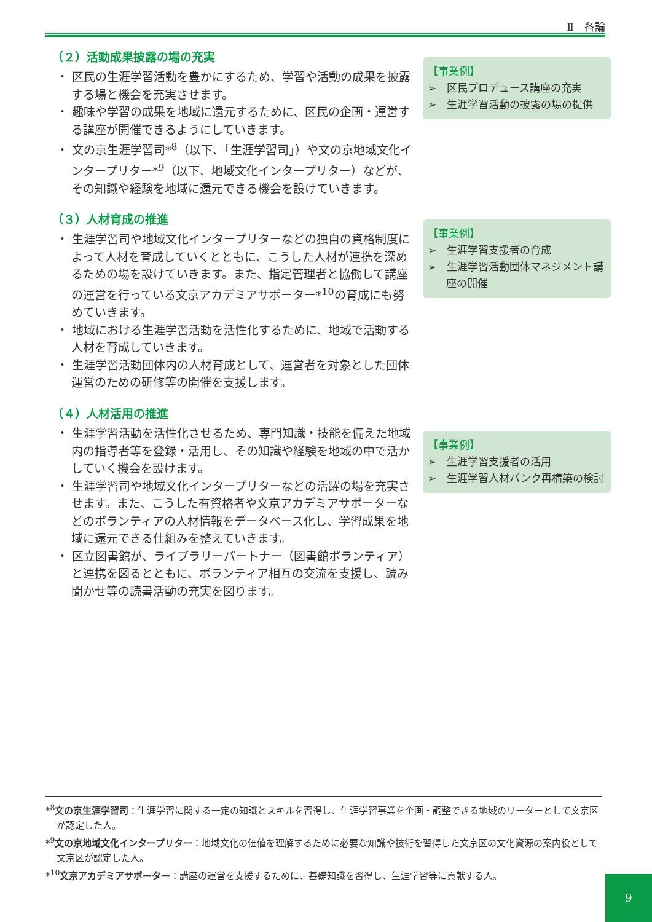Ⅱ　各論
（２）活動成果披露の場の充実
・ 区民の生涯学習活動を豊かにするため、学習や活動の成果を披露する場と機会を充実させます。
・ 趣味や学習の成果を地域に還元するために、区民の企画・運営する講座が開催できるようにしていきます。
・ 文の京生涯学習司*<sup>8</sup>（以下、「生涯学習司」）や文の京地域文化インタープリター*<sup>9</sup>（以下、地域文化インタープリター）などが、その知識や経験を地域に還元できる機会を設けていきます。
【事業例】
➢　区民プロデュース講座の充実
➢　生涯学習活動の披露の場の提供
（３）人材育成の推進
・ 生涯学習司や地域文化インタープリターなどの独自の資格制度によって人材を育成していくとともに、こうした人材が連携を深めるための場を設けていきます。また、指定管理者と協働して講座の運営を行っている文京アカデミアサポーター*<sup>10</sup>の育成にも努めていきます。
・ 地域における生涯学習活動を活性化するために、地域で活動する人材を育成していきます。
・ 生涯学習活動団体内の人材育成として、運営者を対象とした団体運営のための研修等の開催を支援します。
【事業例】
➢　生涯学習支援者の育成
➢　生涯学習活動団体マネジメント講座の開催
（４）人材活用の推進
・ 生涯学習活動を活性化させるため、専門知識・技能を備えた地域内の指導者等を登録・活用し、その知識や経験を地域の中で活かしていく機会を設けます。
・ 生涯学習司や地域文化インタープリターなどの活躍の場を充実させます。また、こうした有資格者や文京アカデミアサポーターなどのボランティアの人材情報をデータベース化し、学習成果を地域に還元できる仕組みを整えていきます。
・ 区立図書館が、ライブラリーパートナー（図書館ボランティア）と連携を図るとともに、ボランティア相互の交流を支援し、読み聞かせ等の読書活動の充実を図ります。
【事業例】
➢　生涯学習支援者の活用
➢　生涯学習人材バンク再構築の検討
*<sup>8</sup>文の京生涯学習司：生涯学習に関する一定の知識とスキルを習得し、生涯学習事業を企画・調整できる地域のリーダーとして文京区が認定した人。
*<sup>9</sup>文の京地域文化インタープリター：地域文化の価値を理解するために必要な知識や技術を習得した文京区の文化資源の案内役として文京区が認定した人。
*<sup>10</sup>文京アカデミアサポーター：講座の運営を支援するために、基礎知識を習得し、生涯学習等に貢献する人。
9